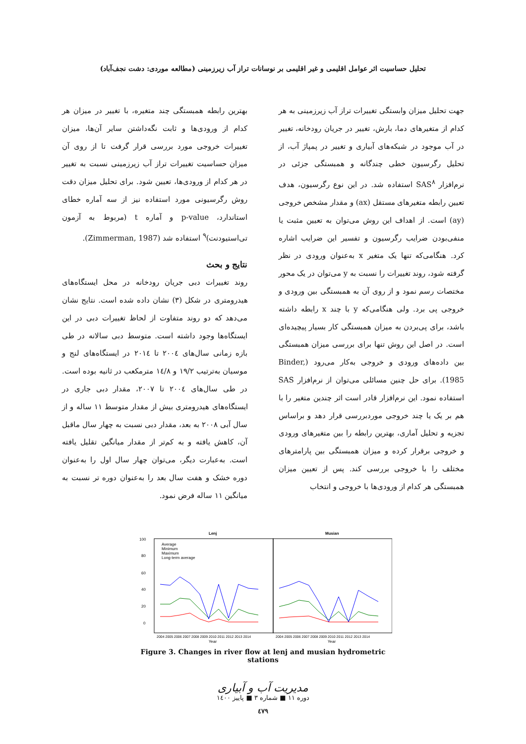تحلیل حساسیت اثر عوامل اقلیمی و غیر اقلیمی بر نوسانات تراز آب زیرزمینی (مطالعه موردی: دشت نجف‌آباد)
جهت تحلیل میزان وابستگی تغییرات تراز آب زیرزمینی به هر کدام از متغیرهای دما، بارش، تغییر در جریان رودخانه، تغییر در آب موجود در شبکه‌های آبیاری و تغییر در پمپاژ آب، از تحلیل رگرسیون خطی چندگانه و همبستگی جزئی در نرم‌افزار SAS<sup>۸</sup> استفاده شد. در این نوع رگرسیون، هدف تعیین رابطه متغیرهای مستقل (ax) و مقدار مشخص خروجی (ay) است. از اهداف این روش می‌توان به تعیین مثبت یا منفی‌بودن ضرایب رگرسیون و تفسیر این ضرایب اشاره کرد. هنگامی‌که تنها یک متغیر x به‌عنوان ورودی در نظر گرفته شود، روند تغییرات را نسبت به y می‌توان در یک محور مختصات رسم نمود و از روی آن به همبستگی بین ورودی و خروجی پی برد. ولی هنگامی‌که y با چند x رابطه داشته باشد، برای پی‌بردن به میزان همبستگی کار بسیار پیچیده‌ای است. در اصل این روش تنها برای بررسی میزان همبستگی بین داده‌های ورودی و خروجی به‌کار می‌رود (Binder, 1985). برای حل چنین مسائلی می‌توان از نرم‌افزار SAS استفاده نمود. این نرم‌افزار قادر است اثر چندین متغیر را با هم بر یک یا چند خروجی موردبررسی قرار دهد و براساس تجزیه و تحلیل آماری، بهترین رابطه را بین متغیرهای ورودی و خروجی برقرار کرده و میزان همبستگی بین پارامترهای مختلف را با خروجی بررسی کند. پس از تعیین میزان همبستگی هر کدام از ورودی‌ها با خروجی و انتخاب
بهترین رابطه همبستگی چند متغیره، با تغییر در میزان هر کدام از ورودی‌ها و ثابت نگه‌داشتن سایر آن‌ها، میزان تغییرات خروجی مورد بررسی قرار گرفت تا از روی آن میزان حساسیت تغییرات تراز آب زیرزمینی نسبت به تغییر در هر کدام از ورودی‌ها، تعیین شود. برای تحلیل میزان دقت روش رگرسیونی مورد استفاده نیز از سه آماره خطای استاندارد، p-value و آماره t (مربوط به آزمون تی‌استیودنت)<sup>۹</sup> استفاده شد (Zimmerman, 1987).
نتایج و بحث
روند تغییرات دبی جریان رودخانه در محل ایستگاه‌های هیدرومتری در شکل (۳) نشان داده شده است. نتایج نشان می‌دهد که دو روند متفاوت از لحاظ تغییرات دبی در این ایستگاه‌ها وجود داشته است. متوسط دبی سالانه در طی بازه زمانی سال‌های ۲۰۰٤ تا ۲۰۱٤ در ایستگاه‌های لنج و موسیان به‌ترتیب ۱۹/۲ و ۱٤/۸ مترمکعب در ثانیه بوده است. در طی سال‌های ۲۰۰٤ تا ۲۰۰۷، مقدار دبی جاری در ایستگاه‌های هیدرومتری بیش از مقدار متوسط ۱۱ ساله و از سال آبی ۲۰۰۸ به بعد، مقدار دبی نسبت به چهار سال ماقبل آن، کاهش یافته و به کم‌تر از مقدار میانگین تقلیل یافته است. به‌عبارت دیگر، می‌توان چهار سال اول را به‌عنوان دوره خشک و هفت سال بعد را به‌عنوان دوره تر نسبت به میانگین ۱۱ ساله فرض نمود.
Lenj
Musian
100
80
60
40
20
0
Average
Minimum
Maximum
Long-term average
2004 2005 2006 2007 2008 2009 2010 2011 2012 2013 2014
2004 2005 2006 2007 2008 2009 2010 2011 2012 2013 2014
Year
Year
Figure 3. Changes in river flow at lenj and musian hydrometric stations
مدیریت آب و آبیاری
دوره ۱۱ ■ شماره ۳ ■ پاییز ۱٤۰۰
٤۷۹